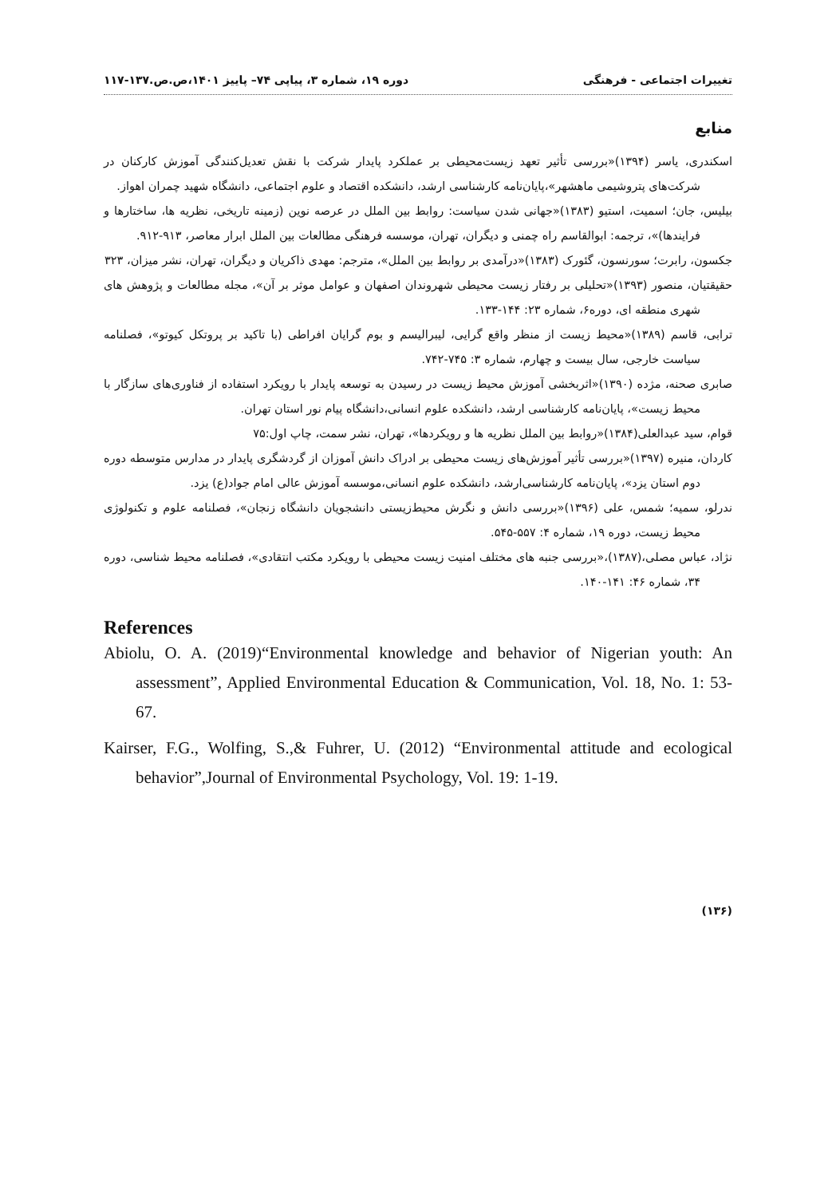تغییرات اجتماعی - فرهنگی دوره ۱۹، شماره ۳، پیاپی ۷۴– پاییز ۱۴۰۱،ص.ص.۱۳۷-۱۱۷
منابع
اسکندری، یاسر (۱۳۹۴)«بررسی تأثیر تعهد زیست‌محیطی بر عملکرد پایدار شرکت با نقش تعدیل‌کنندگی آموزش کارکنان در شرکت‌های پتروشیمی ماهشهر»،پایان‌نامه کارشناسی ارشد، دانشکده اقتصاد و علوم اجتماعی، دانشگاه شهید چمران اهواز.
بیلیس، جان؛ اسمیت، استیو (۱۳۸۳)«جهانی شدن سیاست: روابط بین الملل در عرصه نوین (زمینه تاریخی، نظریه ها، ساختارها و فرایندها)»، ترجمه: ابوالقاسم راه چمنی و دیگران، تهران، موسسه فرهنگی مطالعات بین الملل ابرار معاصر، ۹۱۳-۹۱۲.
جکسون، رابرت؛ سورنسون، گئورک (۱۳۸۳)«درآمدی بر روابط بین الملل»، مترجم: مهدی ذاکریان و دیگران، تهران، نشر میزان، ۳۲۳
حقیقتیان، منصور (۱۳۹۳)«تحلیلی بر رفتار زیست محیطی شهروندان اصفهان و عوامل موثر بر آن»، مجله مطالعات و پژوهش های شهری منطقه ای، دوره۶، شماره ۲۳: ۱۴۴-۱۳۳.
ترابی، قاسم (۱۳۸۹)«محیط زیست از منظر واقع گرایی، لیبرالیسم و بوم گرایان افراطی (با تاکید بر پروتکل کیوتو»، فصلنامه سیاست خارجی، سال بیست و چهارم، شماره ۳: ۷۴۵-۷۴۲.
صابری صحنه، مژده (۱۳۹۰)«اثربخشی آموزش محیط زیست در رسیدن به توسعه پایدار با رویکرد استفاده از فناوری‌های سازگار با محیط زیست»، پایان‌نامه کارشناسی ارشد، دانشکده علوم انسانی،دانشگاه پیام نور استان تهران.
قوام، سید عبدالعلی(۱۳۸۴)«روابط بین الملل نظریه ها و رویکردها»، تهران، نشر سمت، چاپ اول:۷۵
کاردان، منیره (۱۳۹۷)«بررسی تأثیر آموزش‌های زیست محیطی بر ادراک دانش آموزان از گردشگری پایدار در مدارس متوسطه دوره دوم استان یزد»، پایان‌نامه کارشناسی‌ارشد، دانشکده علوم انسانی،موسسه آموزش عالی امام جواد(ع) یزد.
ندرلو، سمیه؛ شمس، علی (۱۳۹۶)«بررسی دانش و نگرش محیط‌زیستی دانشجویان دانشگاه زنجان»، فصلنامه علوم و تکنولوژی محیط زیست، دوره ۱۹، شماره ۴: ۵۵۷-۵۴۵.
نژاد، عباس مصلی،(۱۳۸۷)،«بررسی جنبه های مختلف امنیت زیست محیطی با رویکرد مکتب انتقادی»، فصلنامه محیط شناسی، دوره ۳۴، شماره ۴۶: ۱۴۱-۱۴۰.
References
Abiolu, O. A. (2019)“Environmental knowledge and behavior of Nigerian youth: An assessment”, Applied Environmental Education & Communication, Vol. 18, No. 1: 53-67.
Kairser, F.G., Wolfing, S.,& Fuhrer, U. (2012) “Environmental attitude and ecological behavior”,Journal of Environmental Psychology, Vol. 19: 1-19.
(۱۳۶)